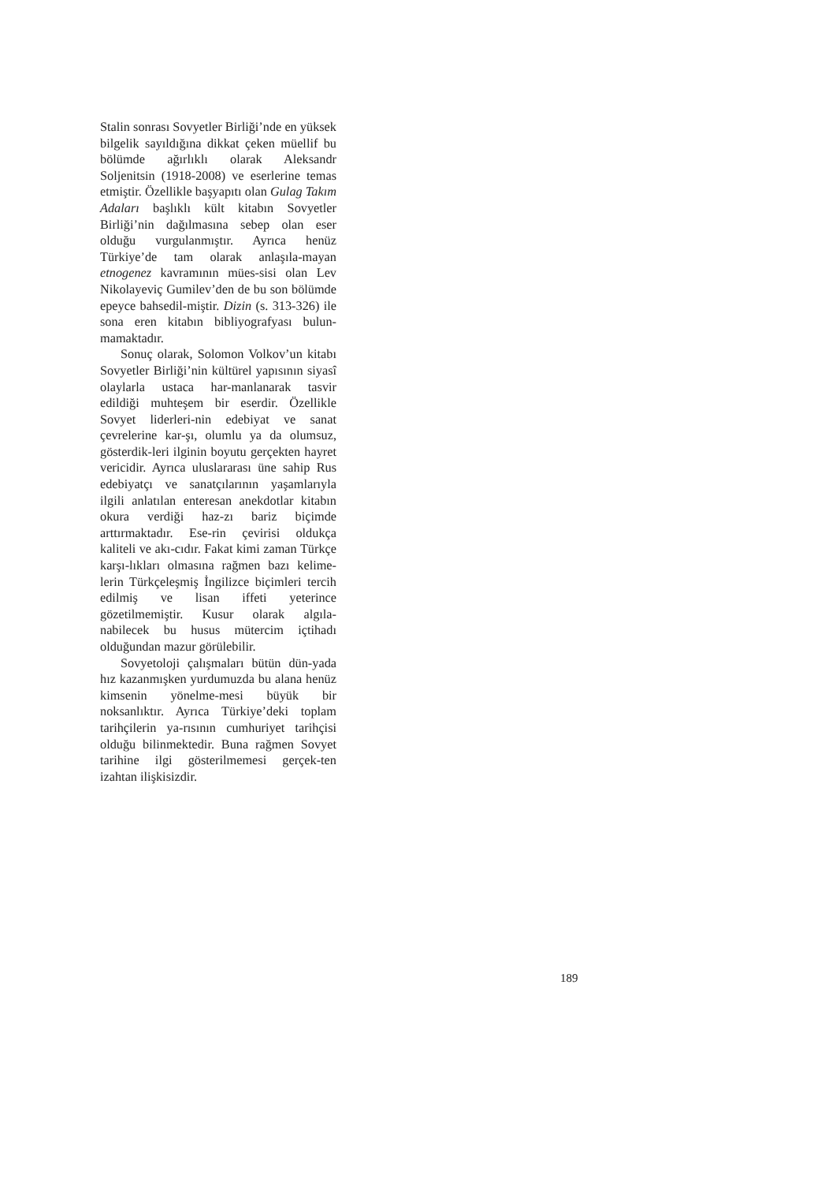Stalin sonrası Sovyetler Birliği’nde en yüksek bilgelik sayıldığına dikkat çeken müellif bu bölümde ağırlıklı olarak Aleksandr Soljenitsin (1918-2008) ve eserlerine temas etmiştir. Özellikle başyapıtı olan Gulag Takım Adaları başlıklı kült kitabın Sovyetler Birliği’nin dağılmasına sebep olan eser olduğu vurgulanmıştır. Ayrıca henüz Türkiye’de tam olarak anlaşıla-mayan etnogenez kavramının mües-sisi olan Lev Nikolayeviç Gumilev’den de bu son bölümde epeyce bahsedil-miştir. Dizin (s. 313-326) ile sona eren kitabın bibliyografyası bulun-mamaktadır.
Sonuç olarak, Solomon Volkov’un kitabı Sovyetler Birliği’nin kültürel yapısının siyasî olaylarla ustaca har-manlanarak tasvir edildiği muhteşem bir eserdir. Özellikle Sovyet liderleri-nin edebiyat ve sanat çevrelerine kar-şı, olumlu ya da olumsuz, gösterdik-leri ilginin boyutu gerçekten hayret vericidir. Ayrıca uluslararası üne sahip Rus edebiyatçı ve sanatçılarının yaşamlarıyla ilgili anlatılan enteresan anekdotlar kitabın okura verdiği haz-zı bariz biçimde arttırmaktadır. Ese-rin çevirisi oldukça kaliteli ve akı-cıdır. Fakat kimi zaman Türkçe karşı-lıkları olmasına rağmen bazı kelime-lerin Türkçeleşmiş İngilizce biçimleri tercih edilmiş ve lisan iffeti yeterince gözetilmemiştir. Kusur olarak algıla-nabilecek bu husus mütercim içtihadı olduğundan mazur görülebilir.
Sovyetoloji çalışmaları bütün dün-yada hız kazanmışken yurdumuzda bu alana henüz kimsenin yönelme-mesi büyük bir noksanlıktır. Ayrıca Türkiye’deki toplam tarihçilerin ya-rısının cumhuriyet tarihçisi olduğu bilinmektedir. Buna rağmen Sovyet tarihine ilgi gösterilmemesi gerçek-ten izahtan ilişkisizdir.
189